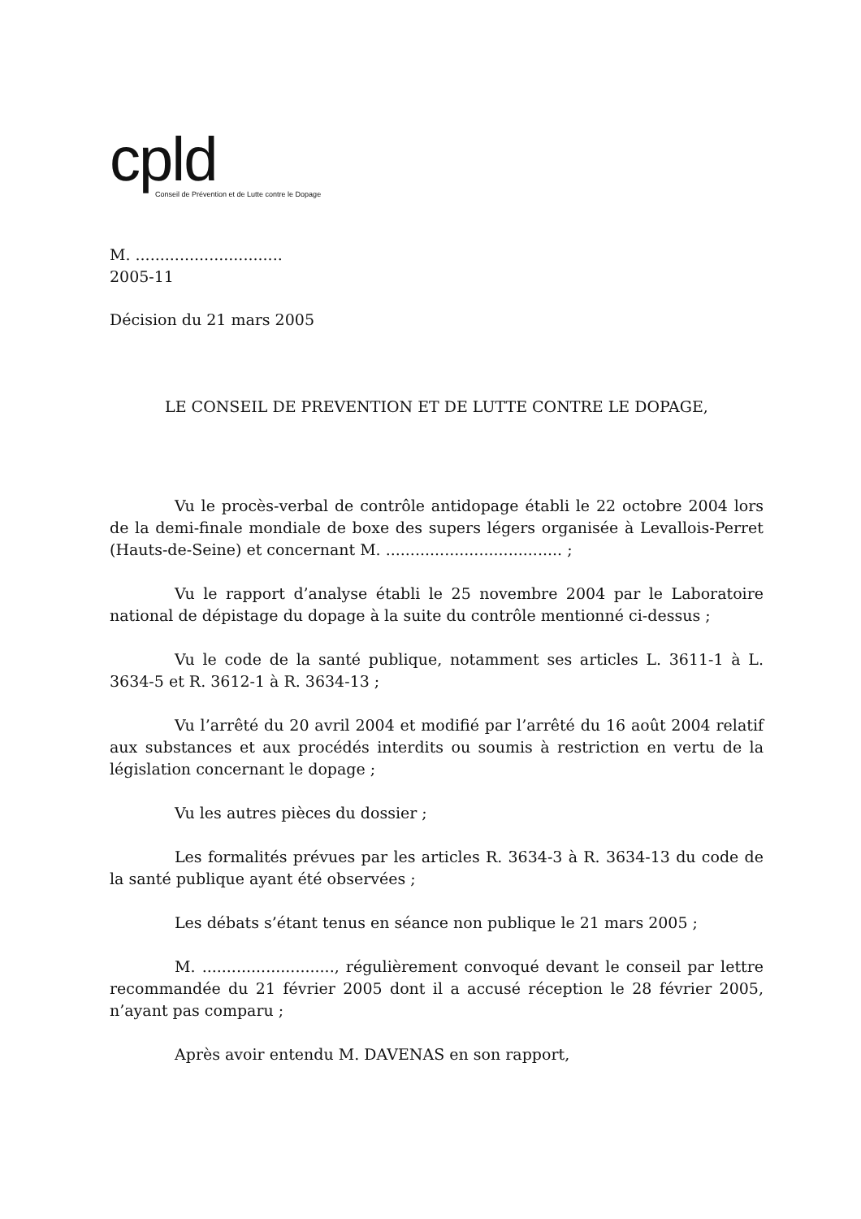cpld
Conseil de Prévention et de Lutte contre le Dopage
M. ..............................
2005-11
Décision du 21 mars 2005
LE CONSEIL DE PREVENTION ET DE LUTTE CONTRE LE DOPAGE,
Vu le procès-verbal de contrôle antidopage établi le 22 octobre 2004 lors de la demi-finale mondiale de boxe des supers légers organisée à Levallois-Perret (Hauts-de-Seine) et concernant M. .................................... ;
Vu le rapport d’analyse établi le 25 novembre 2004 par le Laboratoire national de dépistage du dopage à la suite du contrôle mentionné ci-dessus ;
Vu le code de la santé publique, notamment ses articles L. 3611-1 à L. 3634-5 et R. 3612-1 à R. 3634-13 ;
Vu l’arrêté du 20 avril 2004 et modifié par l’arrêté du 16 août 2004 relatif aux substances et aux procédés interdits ou soumis à restriction en vertu de la législation concernant le dopage ;
Vu les autres pièces du dossier ;
Les formalités prévues par les articles R. 3634-3 à R. 3634-13 du code de la santé publique ayant été observées ;
Les débats s’étant tenus en séance non publique le 21 mars 2005 ;
M. ..........................., régulièrement convoqué devant le conseil par lettre recommandée du 21 février 2005 dont il a accusé réception le 28 février 2005, n’ayant pas comparu ;
Après avoir entendu M. DAVENAS en son rapport,